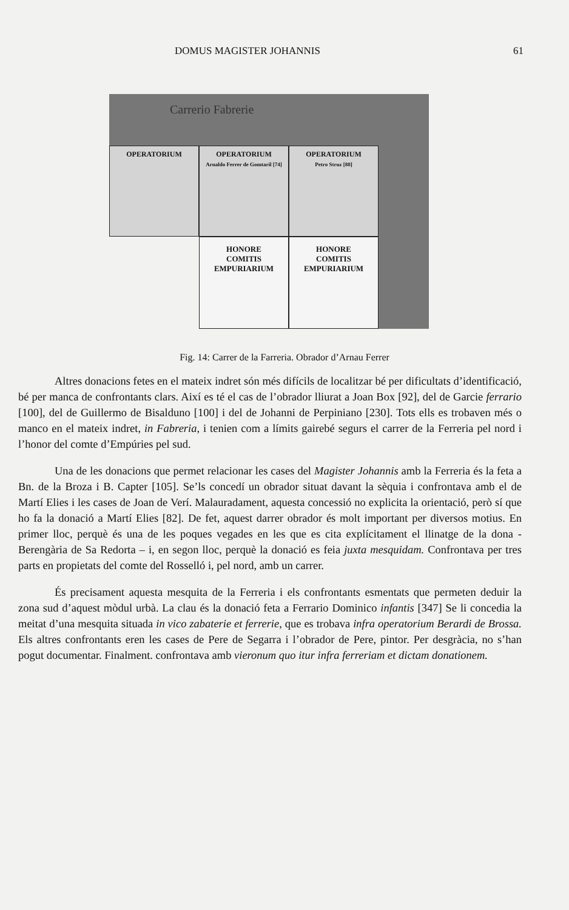DOMUS MAGISTER JOHANNIS 61
Carrerio Fabrerie
OPERATORIUM OPERATORIUM
Arnaldo Ferrer de Gomtaril [74]
OPERATORIUM
Petro Struz [88]
HONORE
COMITIS
EMPURIARIUM
HONORE
COMITIS
EMPURIARIUM
Fig. 14: Carrer de la Farreria. Obrador d’Arnau Ferrer
Altres donacions fetes en el mateix indret són més difícils de localitzar bé per dificultats d’identificació, bé per manca de confrontants clars. Així es té el cas de l’obrador lliurat a Joan Box [92], del de Garcie ferrario [100], del de Guillermo de Bisalduno [100] i del de Johanni de Perpiniano [230]. Tots ells es trobaven més o manco en el mateix indret, in Fabreria, i tenien com a límits gairebé segurs el carrer de la Ferreria pel nord i l’honor del comte d’Empúries pel sud.
Una de les donacions que permet relacionar les cases del Magister Johannis amb la Ferreria és la feta a Bn. de la Broza i B. Capter [105]. Se’ls concedí un obrador situat davant la sèquia i confrontava amb el de Martí Elies i les cases de Joan de Verí. Malauradament, aquesta concessió no explicita la orientació, però sí que ho fa la donació a Martí Elies [82]. De fet, aquest darrer obrador és molt important per diversos motius. En primer lloc, perquè és una de les poques vegades en les que es cita explícitament el llinatge de la dona -Berengària de Sa Redorta – i, en segon lloc, perquè la donació es feia juxta mesquidam. Confrontava per tres parts en propietats del comte del Rosselló i, pel nord, amb un carrer.
És precisament aquesta mesquita de la Ferreria i els confrontants esmentats que permeten deduir la zona sud d’aquest mòdul urbà. La clau és la donació feta a Ferrario Dominico infantis [347] Se li concedia la meitat d’una mesquita situada in vico zabaterie et ferrerie, que es trobava infra operatorium Berardi de Brossa. Els altres confrontants eren les cases de Pere de Segarra i l’obrador de Pere, pintor. Per desgràcia, no s’han pogut documentar. Finalment. confrontava amb vieronum quo itur infra ferreriam et dictam donationem.